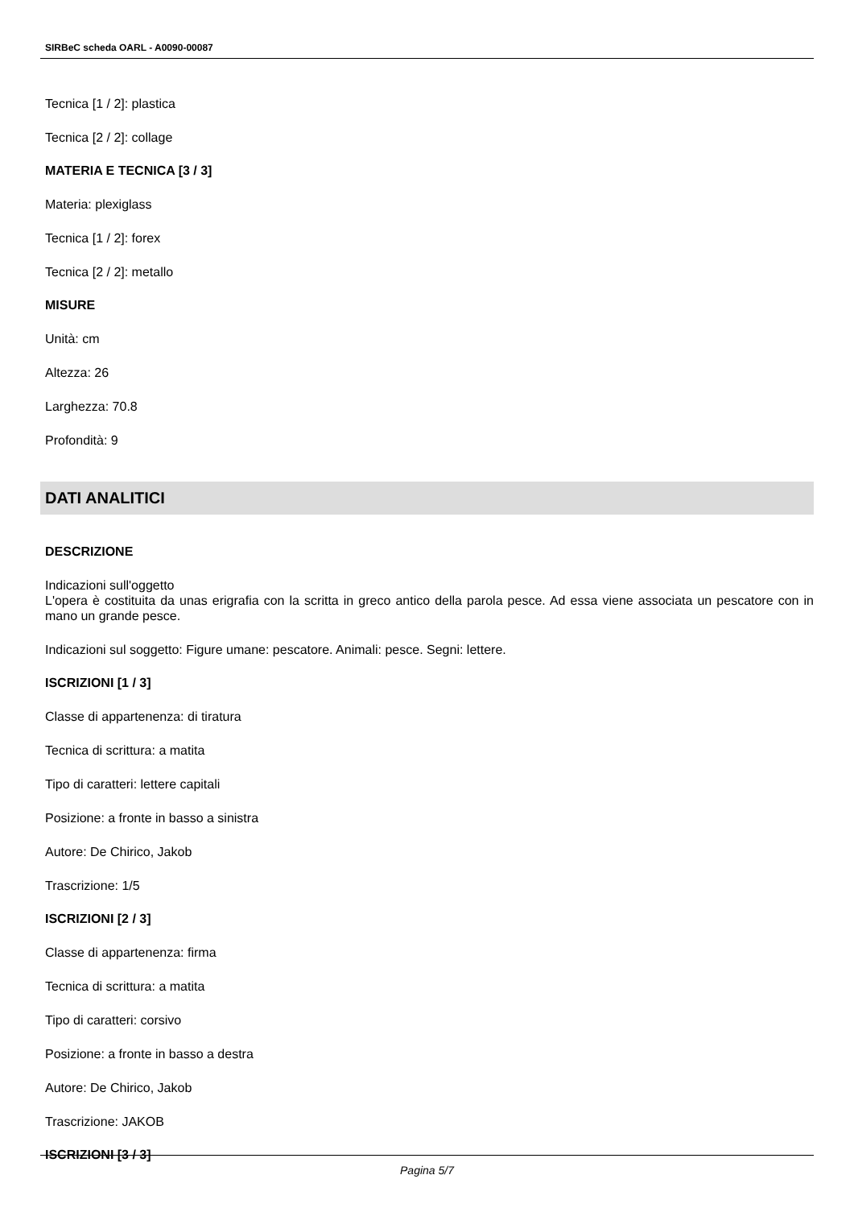SIRBeC scheda OARL - A0090-00087
Tecnica [1 / 2]: plastica
Tecnica [2 / 2]: collage
MATERIA E TECNICA [3 / 3]
Materia: plexiglass
Tecnica [1 / 2]: forex
Tecnica [2 / 2]: metallo
MISURE
Unità: cm
Altezza: 26
Larghezza: 70.8
Profondità: 9
DATI ANALITICI
DESCRIZIONE
Indicazioni sull'oggetto
L'opera è costituita da unas erigrafia con la scritta in greco antico della parola pesce. Ad essa viene associata un pescatore con in mano un grande pesce.
Indicazioni sul soggetto: Figure umane: pescatore. Animali: pesce. Segni: lettere.
ISCRIZIONI [1 / 3]
Classe di appartenenza: di tiratura
Tecnica di scrittura: a matita
Tipo di caratteri: lettere capitali
Posizione: a fronte in basso a sinistra
Autore: De Chirico, Jakob
Trascrizione: 1/5
ISCRIZIONI [2 / 3]
Classe di appartenenza: firma
Tecnica di scrittura: a matita
Tipo di caratteri: corsivo
Posizione: a fronte in basso a destra
Autore: De Chirico, Jakob
Trascrizione: JAKOB
ISCRIZIONI [3 / 3]
Pagina 5/7